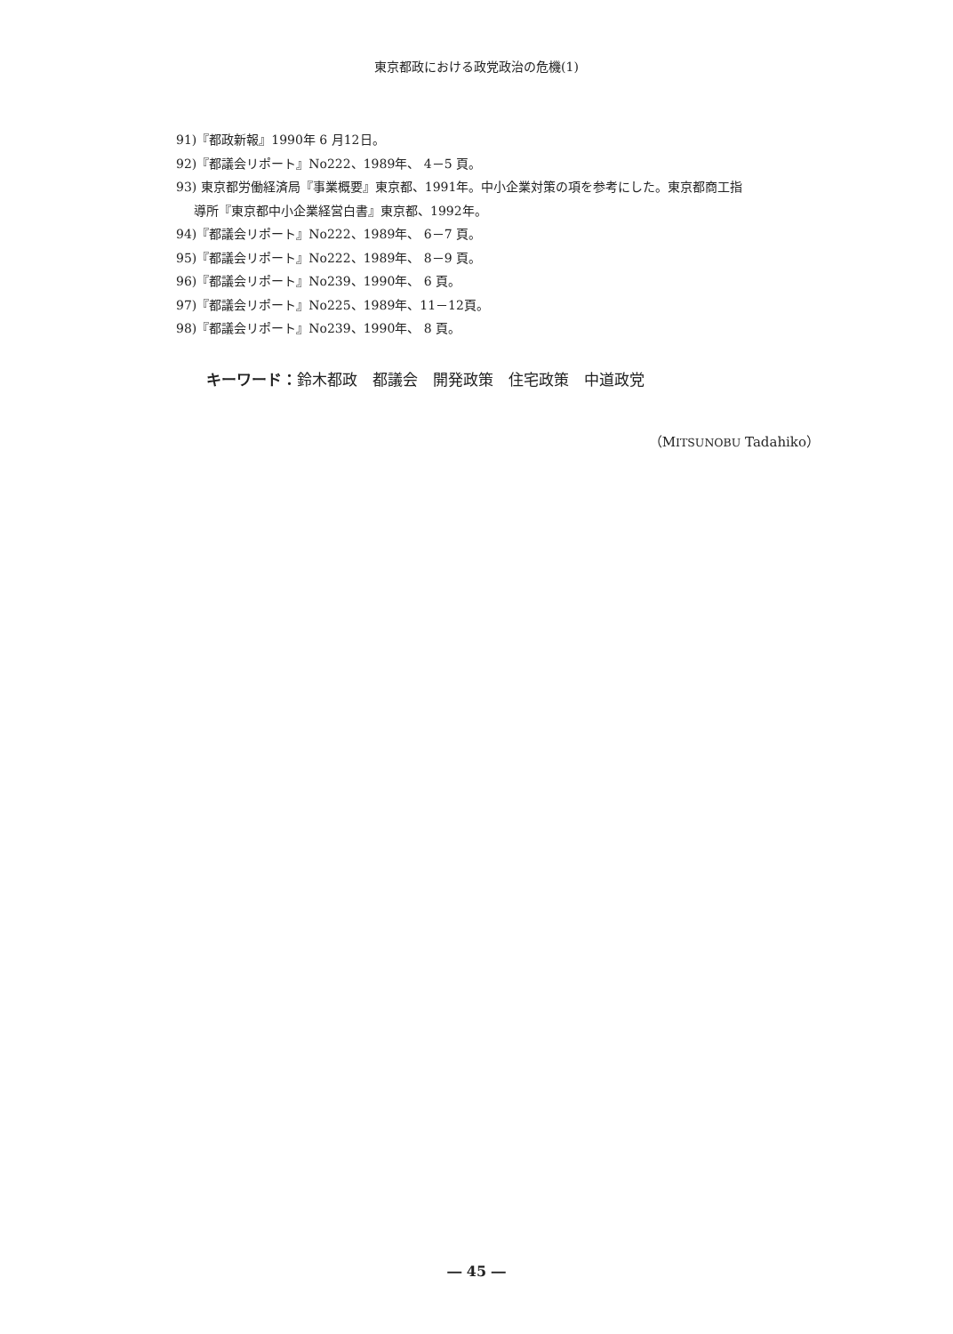東京都政における政党政治の危機(1)
91)『都政新報』1990年 6 月12日。
92)『都議会リポート』No222、1989年、 4－5 頁。
93) 東京都労働経済局『事業概要』東京都、1991年。中小企業対策の項を参考にした。東京都商工指
導所『東京都中小企業経営白書』東京都、1992年。
94)『都議会リポート』No222、1989年、 6－7 頁。
95)『都議会リポート』No222、1989年、 8－9 頁。
96)『都議会リポート』No239、1990年、 6 頁。
97)『都議会リポート』No225、1989年、11－12頁。
98)『都議会リポート』No239、1990年、 8 頁。
キーワード：鈴木都政　都議会　開発政策　住宅政策　中道政党
（MITSUNOBU Tadahiko）
― 45 ―